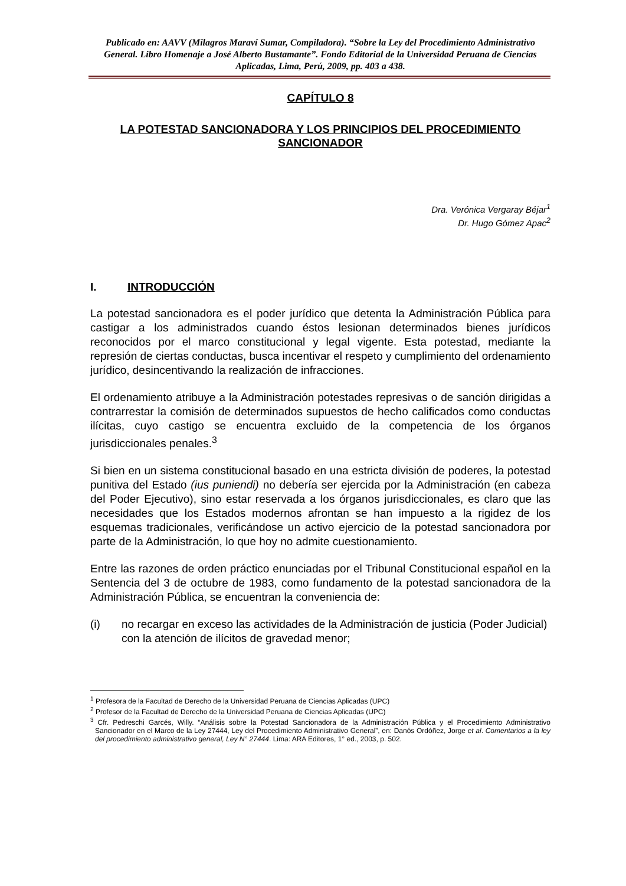Publicado en: AAVV (Milagros Maraví Sumar, Compiladora). “Sobre la Ley del Procedimiento Administrativo General. Libro Homenaje a José Alberto Bustamante”. Fondo Editorial de la Universidad Peruana de Ciencias Aplicadas, Lima, Perú, 2009, pp. 403 a 438.
CAPÍTULO 8
LA POTESTAD SANCIONADORA Y LOS PRINCIPIOS DEL PROCEDIMIENTO SANCIONADOR
Dra. Verónica Vergaray Béjar<sup>1</sup>
Dr. Hugo Gómez Apac<sup>2</sup>
I. INTRODUCCIÓN
La potestad sancionadora es el poder jurídico que detenta la Administración Pública para castigar a los administrados cuando éstos lesionan determinados bienes jurídicos reconocidos por el marco constitucional y legal vigente. Esta potestad, mediante la represión de ciertas conductas, busca incentivar el respeto y cumplimiento del ordenamiento jurídico, desincentivando la realización de infracciones.
El ordenamiento atribuye a la Administración potestades represivas o de sanción dirigidas a contrarrestar la comisión de determinados supuestos de hecho calificados como conductas ilícitas, cuyo castigo se encuentra excluido de la competencia de los órganos jurisdiccionales penales.<sup>3</sup>
Si bien en un sistema constitucional basado en una estricta división de poderes, la potestad punitiva del Estado (ius puniendi) no debería ser ejercida por la Administración (en cabeza del Poder Ejecutivo), sino estar reservada a los órganos jurisdiccionales, es claro que las necesidades que los Estados modernos afrontan se han impuesto a la rigidez de los esquemas tradicionales, verificándose un activo ejercicio de la potestad sancionadora por parte de la Administración, lo que hoy no admite cuestionamiento.
Entre las razones de orden práctico enunciadas por el Tribunal Constitucional español en la Sentencia del 3 de octubre de 1983, como fundamento de la potestad sancionadora de la Administración Pública, se encuentran la conveniencia de:
(i) no recargar en exceso las actividades de la Administración de justicia (Poder Judicial) con la atención de ilícitos de gravedad menor;
<sup>1</sup> Profesora de la Facultad de Derecho de la Universidad Peruana de Ciencias Aplicadas (UPC)
<sup>2</sup> Profesor de la Facultad de Derecho de la Universidad Peruana de Ciencias Aplicadas (UPC)
<sup>3</sup> Cfr. Pedreschi Garcés, Willy. “Análisis sobre la Potestad Sancionadora de la Administración Pública y el Procedimiento Administrativo Sancionador en el Marco de la Ley 27444, Ley del Procedimiento Administrativo General”, en: Danós Ordóñez, Jorge et al. Comentarios a la ley del procedimiento administrativo general, Ley N° 27444. Lima: ARA Editores, 1° ed., 2003, p. 502.